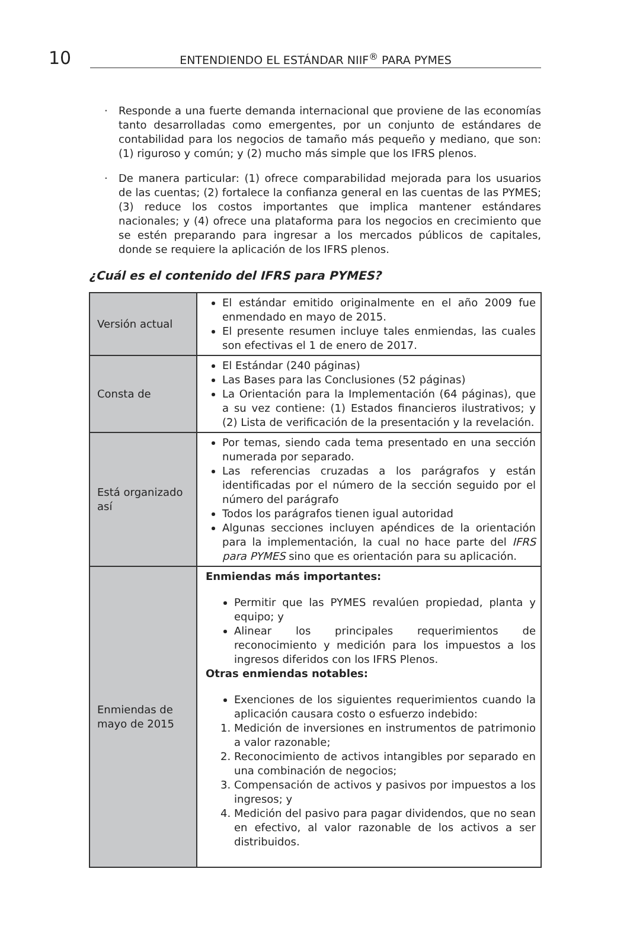10
ENTENDIENDO EL ESTÁNDAR NIIF<sup>®</sup> PARA PYMES
· Responde a una fuerte demanda internacional que proviene de las economías tanto desarrolladas como emergentes, por un conjunto de estándares de contabilidad para los negocios de tamaño más pequeño y mediano, que son: (1) riguroso y común; y (2) mucho más simple que los IFRS plenos.
· De manera particular: (1) ofrece comparabilidad mejorada para los usuarios de las cuentas; (2) fortalece la confianza general en las cuentas de las PYMES; (3) reduce los costos importantes que implica mantener estándares nacionales; y (4) ofrece una plataforma para los negocios en crecimiento que se estén preparando para ingresar a los mercados públicos de capitales, donde se requiere la aplicación de los IFRS plenos.
¿Cuál es el contenido del IFRS para PYMES?
| Versión actual | El estándar emitido originalmente en el año 2009 fue enmendado en mayo de 2015. El presente resumen incluye tales enmiendas, las cuales son efectivas el 1 de enero de 2017. |
| Consta de | El Estándar (240 páginas) Las Bases para las Conclusiones (52 páginas) La Orientación para la Implementación (64 páginas), que a su vez contiene: (1) Estados financieros ilustrativos; y (2) Lista de verificación de la presentación y la revelación. |
| Está organizado así | Por temas, siendo cada tema presentado en una sección numerada por separado. Las referencias cruzadas a los parágrafos y están identificadas por el número de la sección seguido por el número del parágrafo Todos los parágrafos tienen igual autoridad Algunas secciones incluyen apéndices de la orientación para la implementación, la cual no hace parte del IFRS para PYMES sino que es orientación para su aplicación. |
| Enmiendas de mayo de 2015 | Enmiendas más importantes: Permitir que las PYMES revalúen propiedad, planta y equipo; y Alinear los principales requerimientos de reconocimiento y medición para los impuestos a los ingresos diferidos con los IFRS Plenos. Otras enmiendas notables: Exenciones de los siguientes requerimientos cuando la aplicación causara costo o esfuerzo indebido: 1. Medición de inversiones en instrumentos de patrimonio a valor razonable; 2. Reconocimiento de activos intangibles por separado en una combinación de negocios; 3. Compensación de activos y pasivos por impuestos a los ingresos; y 4. Medición del pasivo para pagar dividendos, que no sean en efectivo, al valor razonable de los activos a ser distribuidos. |